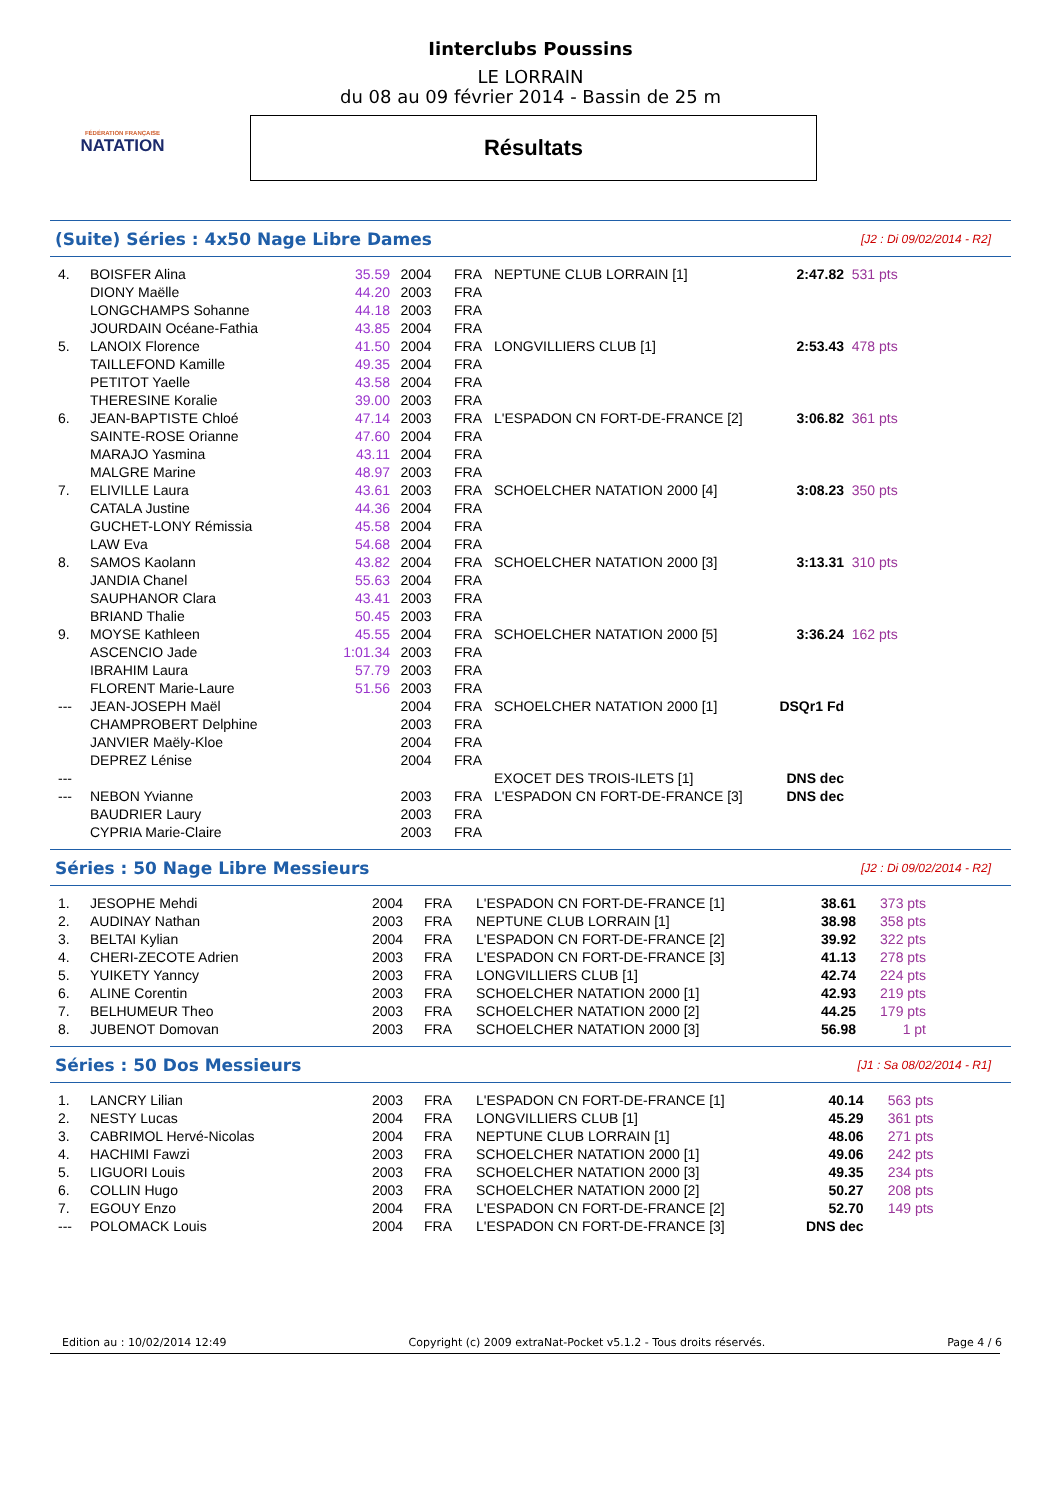FÉDÉRATION FRANÇAISE
NATATION
Iinterclubs Poussins
LE LORRAIN
du 08 au 09 février 2014 - Bassin de 25 m
Résultats
(Suite) Séries : 4x50 Nage Libre Dames
[J2 : Di 09/02/2014 - R2]
| 4. | BOISFER Alina | 35.59 | 2004 | FRA | NEPTUNE CLUB LORRAIN [1] | 2:47.82 | 531 pts |
| | DIONY Maëlle | 44.20 | 2003 | FRA | | | |
| | LONGCHAMPS Sohanne | 44.18 | 2003 | FRA | | | |
| | JOURDAIN Océane-Fathia | 43.85 | 2004 | FRA | | | |
| 5. | LANOIX Florence | 41.50 | 2004 | FRA | LONGVILLIERS CLUB [1] | 2:53.43 | 478 pts |
| | TAILLEFOND Kamille | 49.35 | 2004 | FRA | | | |
| | PETITOT Yaelle | 43.58 | 2004 | FRA | | | |
| | THERESINE Koralie | 39.00 | 2003 | FRA | | | |
| 6. | JEAN-BAPTISTE Chloé | 47.14 | 2003 | FRA | L'ESPADON CN FORT-DE-FRANCE [2] | 3:06.82 | 361 pts |
| | SAINTE-ROSE Orianne | 47.60 | 2004 | FRA | | | |
| | MARAJO Yasmina | 43.11 | 2004 | FRA | | | |
| | MALGRE Marine | 48.97 | 2003 | FRA | | | |
| 7. | ELIVILLE Laura | 43.61 | 2003 | FRA | SCHOELCHER NATATION 2000 [4] | 3:08.23 | 350 pts |
| | CATALA Justine | 44.36 | 2004 | FRA | | | |
| | GUCHET-LONY Rémissia | 45.58 | 2004 | FRA | | | |
| | LAW Eva | 54.68 | 2004 | FRA | | | |
| 8. | SAMOS Kaolann | 43.82 | 2004 | FRA | SCHOELCHER NATATION 2000 [3] | 3:13.31 | 310 pts |
| | JANDIA Chanel | 55.63 | 2004 | FRA | | | |
| | SAUPHANOR Clara | 43.41 | 2003 | FRA | | | |
| | BRIAND Thalie | 50.45 | 2003 | FRA | | | |
| 9. | MOYSE Kathleen | 45.55 | 2004 | FRA | SCHOELCHER NATATION 2000 [5] | 3:36.24 | 162 pts |
| | ASCENCIO Jade | 1:01.34 | 2003 | FRA | | | |
| | IBRAHIM Laura | 57.79 | 2003 | FRA | | | |
| | FLORENT Marie-Laure | 51.56 | 2003 | FRA | | | |
| --- | JEAN-JOSEPH Maël | | 2004 | FRA | SCHOELCHER NATATION 2000 [1] | DSQr1 Fd | |
| | CHAMPROBERT Delphine | | 2003 | FRA | | | |
| | JANVIER Maëly-Kloe | | 2004 | FRA | | | |
| | DEPREZ Lénise | | 2004 | FRA | | | |
| --- | | | | | EXOCET DES TROIS-ILETS [1] | DNS dec | |
| --- | NEBON Yvianne | | 2003 | FRA | L'ESPADON CN FORT-DE-FRANCE [3] | DNS dec | |
| | BAUDRIER Laury | | 2003 | FRA | | | |
| | CYPRIA Marie-Claire | | 2003 | FRA | | | |
Séries : 50 Nage Libre Messieurs
[J2 : Di 09/02/2014 - R2]
| 1. | JESOPHE Mehdi | 2004 | FRA | L'ESPADON CN FORT-DE-FRANCE [1] | 38.61 | 373 pts |
| 2. | AUDINAY Nathan | 2003 | FRA | NEPTUNE CLUB LORRAIN [1] | 38.98 | 358 pts |
| 3. | BELTAI Kylian | 2004 | FRA | L'ESPADON CN FORT-DE-FRANCE [2] | 39.92 | 322 pts |
| 4. | CHERI-ZECOTE Adrien | 2003 | FRA | L'ESPADON CN FORT-DE-FRANCE [3] | 41.13 | 278 pts |
| 5. | YUIKETY Yanncy | 2003 | FRA | LONGVILLIERS CLUB [1] | 42.74 | 224 pts |
| 6. | ALINE Corentin | 2003 | FRA | SCHOELCHER NATATION 2000 [1] | 42.93 | 219 pts |
| 7. | BELHUMEUR Theo | 2003 | FRA | SCHOELCHER NATATION 2000 [2] | 44.25 | 179 pts |
| 8. | JUBENOT Domovan | 2003 | FRA | SCHOELCHER NATATION 2000 [3] | 56.98 | 1 pt |
Séries : 50 Dos Messieurs
[J1 : Sa 08/02/2014 - R1]
| 1. | LANCRY Lilian | 2003 | FRA | L'ESPADON CN FORT-DE-FRANCE [1] | 40.14 | 563 pts |
| 2. | NESTY Lucas | 2004 | FRA | LONGVILLIERS CLUB [1] | 45.29 | 361 pts |
| 3. | CABRIMOL Hervé-Nicolas | 2004 | FRA | NEPTUNE CLUB LORRAIN [1] | 48.06 | 271 pts |
| 4. | HACHIMI Fawzi | 2003 | FRA | SCHOELCHER NATATION 2000 [1] | 49.06 | 242 pts |
| 5. | LIGUORI Louis | 2003 | FRA | SCHOELCHER NATATION 2000 [3] | 49.35 | 234 pts |
| 6. | COLLIN Hugo | 2003 | FRA | SCHOELCHER NATATION 2000 [2] | 50.27 | 208 pts |
| 7. | EGOUY Enzo | 2004 | FRA | L'ESPADON CN FORT-DE-FRANCE [2] | 52.70 | 149 pts |
| --- | POLOMACK Louis | 2004 | FRA | L'ESPADON CN FORT-DE-FRANCE [3] | DNS dec | |
Edition au : 10/02/2014 12:49 Copyright (c) 2009 extraNat-Pocket v5.1.2 - Tous droits réservés. Page 4 / 6